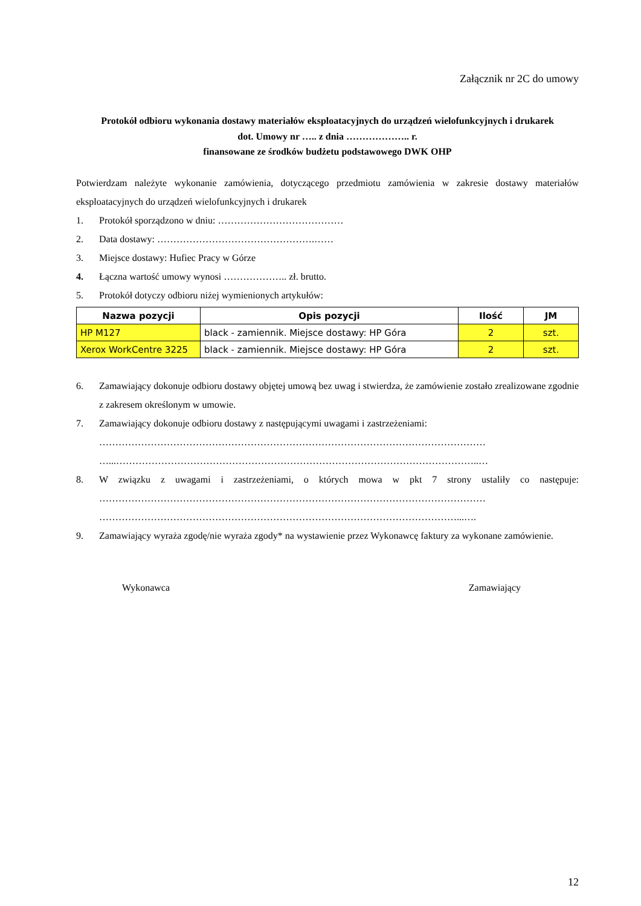Załącznik nr 2C do umowy
Protokół odbioru wykonania dostawy materiałów eksploatacyjnych do urządzeń wielofunkcyjnych i drukarek
dot. Umowy nr ….. z dnia ……………….. r.
finansowane ze środków budżetu podstawowego DWK OHP
Potwierdzam należyte wykonanie zamówienia, dotyczącego przedmiotu zamówienia w zakresie dostawy materiałów eksploatacyjnych do urządzeń wielofunkcyjnych i drukarek
1. Protokół sporządzono w dniu: …………………………………
2. Data dostawy: ………………………………………….……
3. Miejsce dostawy: Hufiec Pracy w Górze
4. Łączna wartość umowy wynosi ……………….. zł. brutto.
5. Protokół dotyczy odbioru niżej wymienionych artykułów:
| Nazwa pozycji | Opis pozycji | Ilość | JM |
| --- | --- | --- | --- |
| HP M127 | black - zamiennik. Miejsce dostawy: HP Góra | 2 | szt. |
| Xerox WorkCentre 3225 | black - zamiennik. Miejsce dostawy: HP Góra | 2 | szt. |
6. Zamawiający dokonuje odbioru dostawy objętej umową bez uwag i stwierdza, że zamówienie zostało zrealizowane zgodnie z zakresem określonym w umowie.
7. Zamawiający dokonuje odbioru dostawy z następującymi uwagami i zastrzeżeniami:
…………………………………………………………………………………………………………
…...…………………………………………………………………………………………………..…
8. W związku z uwagami i zastrzeżeniami, o których mowa w pkt 7 strony ustaliły co następuje: …………………………………………………………………………………………………………
…………………………………………………………………………………………………...….
9. Zamawiający wyraża zgodę/nie wyraża zgody* na wystawienie przez Wykonawcę faktury za wykonane zamówienie.
Wykonawca Zamawiający
12